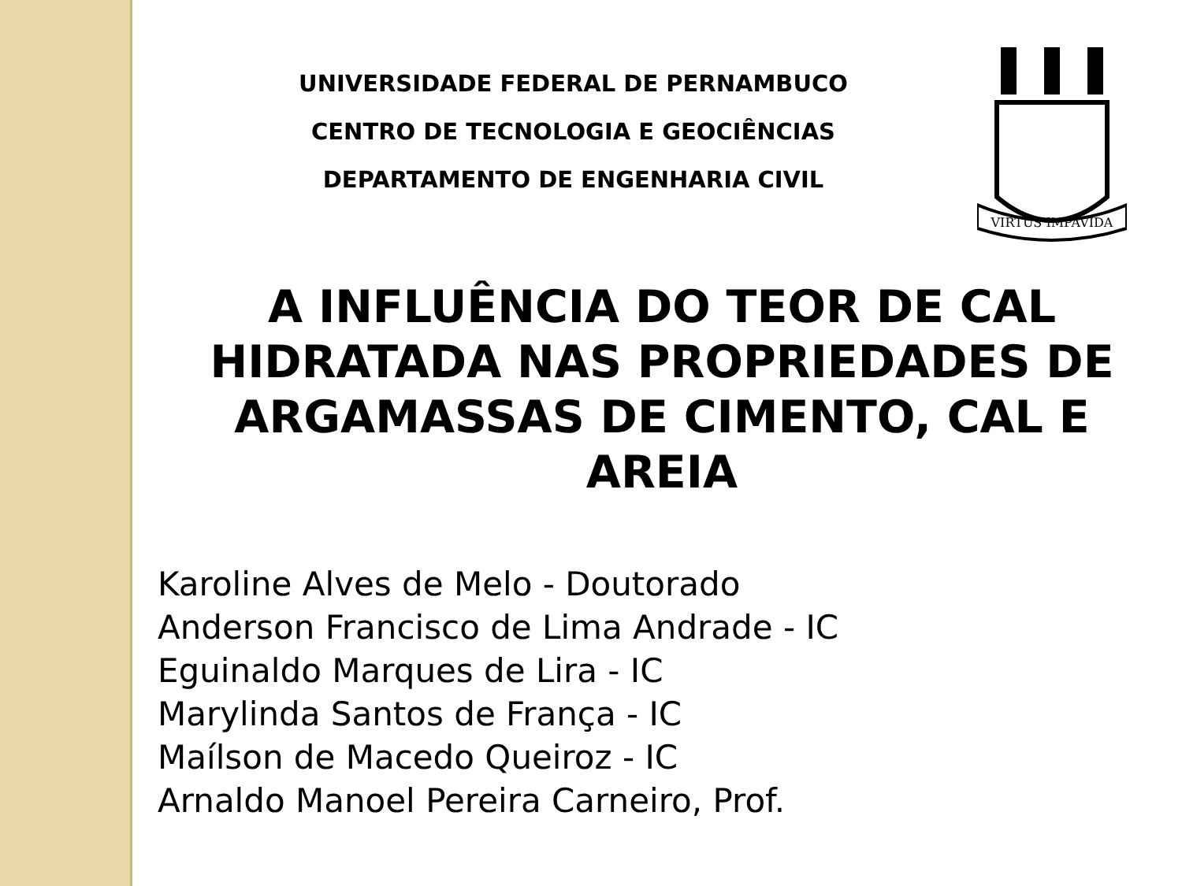VIRTUS IMPAVIDA
UNIVERSIDADE FEDERAL DE PERNAMBUCO
CENTRO DE TECNOLOGIA E GEOCIÊNCIAS
DEPARTAMENTO DE ENGENHARIA CIVIL
A INFLUÊNCIA DO TEOR DE CAL HIDRATADA NAS PROPRIEDADES DE ARGAMASSAS DE CIMENTO, CAL E AREIA
Karoline Alves de Melo - Doutorado
Anderson Francisco de Lima Andrade - IC
Eguinaldo Marques de Lira - IC
Marylinda Santos de França - IC
Maílson de Macedo Queiroz - IC
Arnaldo Manoel Pereira Carneiro, Prof.